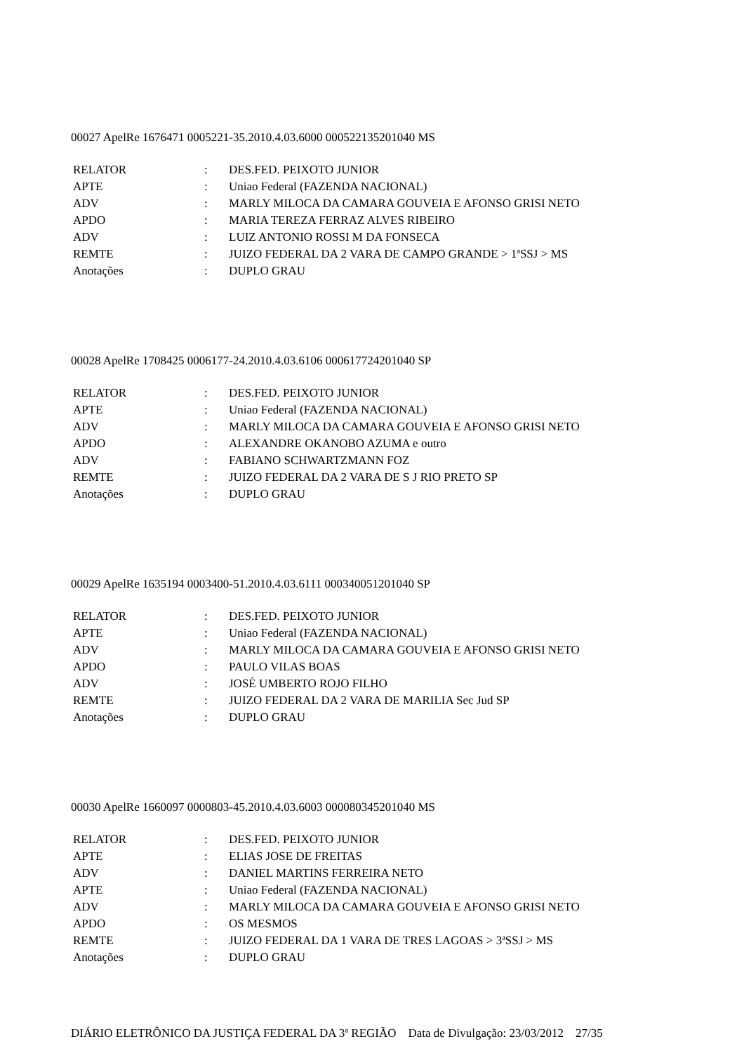00027 ApelRe 1676471 0005221-35.2010.4.03.6000 000522135201040 MS
| RELATOR | : | DES.FED. PEIXOTO JUNIOR |
| APTE | : | Uniao Federal (FAZENDA NACIONAL) |
| ADV | : | MARLY MILOCA DA CAMARA GOUVEIA E AFONSO GRISI NETO |
| APDO | : | MARIA TEREZA FERRAZ ALVES RIBEIRO |
| ADV | : | LUIZ ANTONIO ROSSI M DA FONSECA |
| REMTE | : | JUIZO FEDERAL DA 2 VARA DE CAMPO GRANDE > 1ªSSJ > MS |
| Anotações | : | DUPLO GRAU |
00028 ApelRe 1708425 0006177-24.2010.4.03.6106 000617724201040 SP
| RELATOR | : | DES.FED. PEIXOTO JUNIOR |
| APTE | : | Uniao Federal (FAZENDA NACIONAL) |
| ADV | : | MARLY MILOCA DA CAMARA GOUVEIA E AFONSO GRISI NETO |
| APDO | : | ALEXANDRE OKANOBO AZUMA e outro |
| ADV | : | FABIANO SCHWARTZMANN FOZ |
| REMTE | : | JUIZO FEDERAL DA 2 VARA DE S J RIO PRETO SP |
| Anotações | : | DUPLO GRAU |
00029 ApelRe 1635194 0003400-51.2010.4.03.6111 000340051201040 SP
| RELATOR | : | DES.FED. PEIXOTO JUNIOR |
| APTE | : | Uniao Federal (FAZENDA NACIONAL) |
| ADV | : | MARLY MILOCA DA CAMARA GOUVEIA E AFONSO GRISI NETO |
| APDO | : | PAULO VILAS BOAS |
| ADV | : | JOSÉ UMBERTO ROJO FILHO |
| REMTE | : | JUIZO FEDERAL DA 2 VARA DE MARILIA Sec Jud SP |
| Anotações | : | DUPLO GRAU |
00030 ApelRe 1660097 0000803-45.2010.4.03.6003 000080345201040 MS
| RELATOR | : | DES.FED. PEIXOTO JUNIOR |
| APTE | : | ELIAS JOSE DE FREITAS |
| ADV | : | DANIEL MARTINS FERREIRA NETO |
| APTE | : | Uniao Federal (FAZENDA NACIONAL) |
| ADV | : | MARLY MILOCA DA CAMARA GOUVEIA E AFONSO GRISI NETO |
| APDO | : | OS MESMOS |
| REMTE | : | JUIZO FEDERAL DA 1 VARA DE TRES LAGOAS > 3ªSSJ > MS |
| Anotações | : | DUPLO GRAU |
DIÁRIO ELETRÔNICO DA JUSTIÇA FEDERAL DA 3ª REGIÃO Data de Divulgação: 23/03/2012 27/35